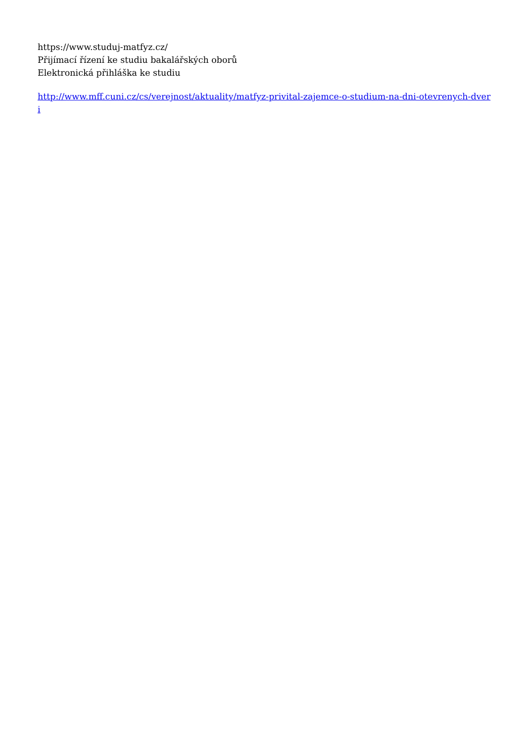https://www.studuj-matfyz.cz/
Přijímací řízení ke studiu bakalářských oborů
Elektronická přihláška ke studiu
http://www.mff.cuni.cz/cs/verejnost/aktuality/matfyz-privital-zajemce-o-studium-na-dni-otevrenych-dveri